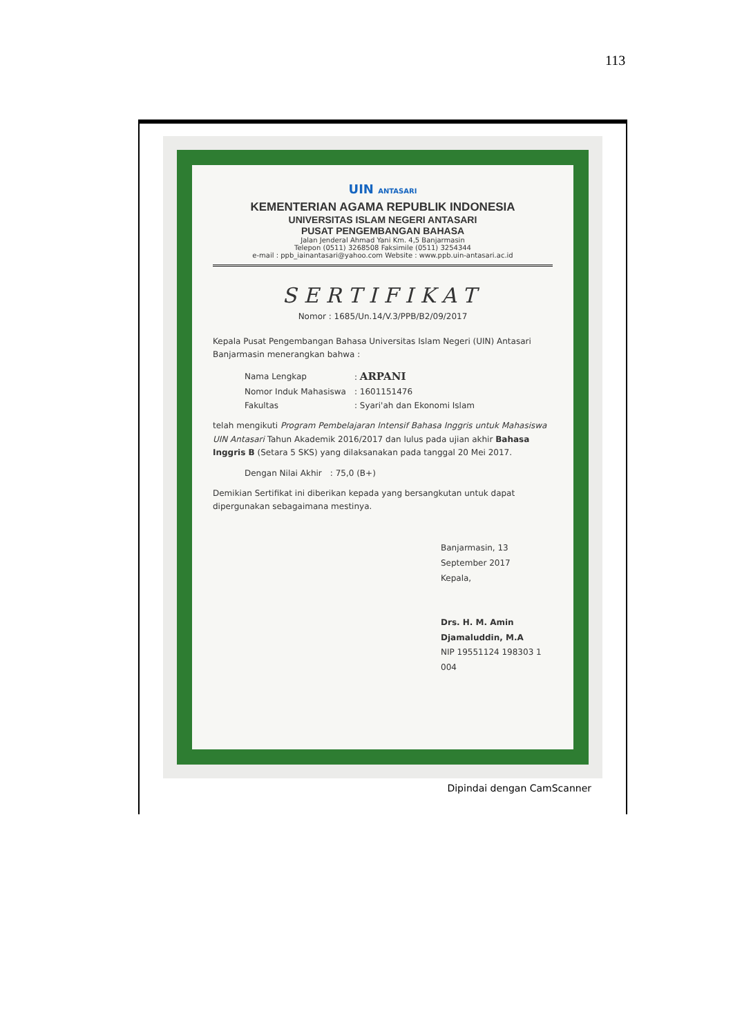113
UIN ANTASARI
KEMENTERIAN AGAMA REPUBLIK INDONESIA
UNIVERSITAS ISLAM NEGERI ANTASARI
PUSAT PENGEMBANGAN BAHASA
Jalan Jenderal Ahmad Yani Km. 4,5 Banjarmasin
Telepon (0511) 3268508 Faksimile (0511) 3254344
e-mail : ppb_iainantasari@yahoo.com Website : www.ppb.uin-antasari.ac.id
SERTIFIKAT
Nomor : 1685/Un.14/V.3/PPB/B2/09/2017
Kepala Pusat Pengembangan Bahasa Universitas Islam Negeri (UIN) Antasari Banjarmasin menerangkan bahwa :
| Nama Lengkap | : ARPANI |
| Nomor Induk Mahasiswa | : 1601151476 |
| Fakultas | : Syari'ah dan Ekonomi Islam |
telah mengikuti Program Pembelajaran Intensif Bahasa Inggris untuk Mahasiswa UIN Antasari Tahun Akademik 2016/2017 dan lulus pada ujian akhir Bahasa Inggris B (Setara 5 SKS) yang dilaksanakan pada tanggal 20 Mei 2017.
| Dengan Nilai Akhir | : 75,0 (B+) |
Demikian Sertifikat ini diberikan kepada yang bersangkutan untuk dapat dipergunakan sebagaimana mestinya.
Banjarmasin, 13 September 2017
Kepala,
Drs. H. M. Amin Djamaluddin, M.A
NIP 19551124 198303 1 004
Dipindai dengan CamScanner